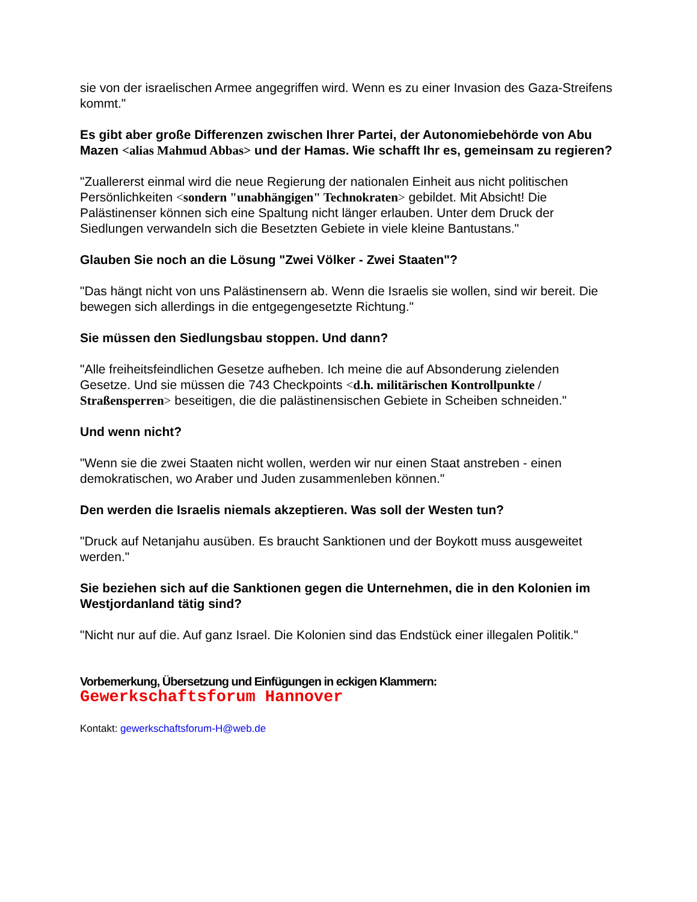sie von der israelischen Armee angegriffen wird. Wenn es zu einer Invasion des Gaza-Streifens kommt."
Es gibt aber große Differenzen zwischen Ihrer Partei, der Autonomiebehörde von Abu Mazen <alias Mahmud Abbas> und der Hamas. Wie schafft Ihr es, gemeinsam zu regieren?
"Zuallererst einmal wird die neue Regierung der nationalen Einheit aus nicht politischen Persönlichkeiten <sondern "unabhängigen" Technokraten> gebildet. Mit Absicht! Die Palästinenser können sich eine Spaltung nicht länger erlauben. Unter dem Druck der Siedlungen verwandeln sich die Besetzten Gebiete in viele kleine Bantustans."
Glauben Sie noch an die Lösung "Zwei Völker - Zwei Staaten"?
"Das hängt nicht von uns Palästinensern ab. Wenn die Israelis sie wollen, sind wir bereit. Die bewegen sich allerdings in die entgegengesetzte Richtung."
Sie müssen den Siedlungsbau stoppen. Und dann?
"Alle freiheitsfeindlichen Gesetze aufheben. Ich meine die auf Absonderung zielenden Gesetze. Und sie müssen die 743 Checkpoints <d.h. militärischen Kontrollpunkte / Straßensperren> beseitigen, die die palästinensischen Gebiete in Scheiben schneiden."
Und wenn nicht?
"Wenn sie die zwei Staaten nicht wollen, werden wir nur einen Staat anstreben - einen demokratischen, wo Araber und Juden zusammenleben können."
Den werden die Israelis niemals akzeptieren. Was soll der Westen tun?
"Druck auf Netanjahu ausüben. Es braucht Sanktionen und der Boykott muss ausgeweitet werden."
Sie beziehen sich auf die Sanktionen gegen die Unternehmen, die in den Kolonien im Westjordanland tätig sind?
"Nicht nur auf die. Auf ganz Israel. Die Kolonien sind das Endstück einer illegalen Politik."
Vorbemerkung, Übersetzung und Einfügungen in eckigen Klammern:
Gewerkschaftsforum Hannover
Kontakt: gewerkschaftsforum-H@web.de